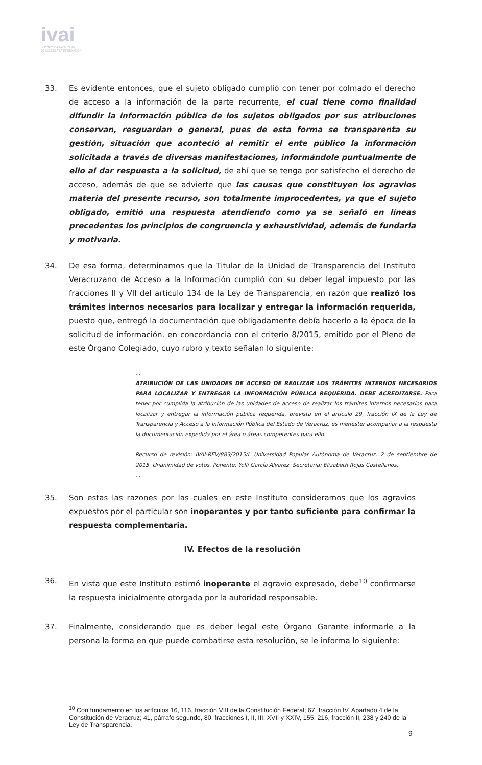ivai
INSTITUTO VERACRUZANO
DE ACCESO A LA INFORMACIÓN
33. Es evidente entonces, que el sujeto obligado cumplió con tener por colmado el derecho de acceso a la información de la parte recurrente, el cual tiene como finalidad difundir la información pública de los sujetos obligados por sus atribuciones conservan, resguardan o general, pues de esta forma se transparenta su gestión, situación que aconteció al remitir el ente público la información solicitada a través de diversas manifestaciones, informándole puntualmente de ello al dar respuesta a la solicitud, de ahí que se tenga por satisfecho el derecho de acceso, además de que se advierte que las causas que constituyen los agravios materia del presente recurso, son totalmente improcedentes, ya que el sujeto obligado, emitió una respuesta atendiendo como ya se señaló en líneas precedentes los principios de congruencia y exhaustividad, además de fundarla y motivarla.
34. De esa forma, determinamos que la Titular de la Unidad de Transparencia del Instituto Veracruzano de Acceso a la Información cumplió con su deber legal impuesto por las fracciones II y VII del artículo 134 de la Ley de Transparencia, en razón que realizó los trámites internos necesarios para localizar y entregar la información requerida, puesto que, entregó la documentación que obligadamente debía hacerlo a la época de la solicitud de información. en concordancia con el criterio 8/2015, emitido por el Pleno de este Órgano Colegiado, cuyo rubro y texto señalan lo siguiente:
…
ATRIBUCIÓN DE LAS UNIDADES DE ACCESO DE REALIZAR LOS TRÁMITES INTERNOS NECESARIOS PARA LOCALIZAR Y ENTREGAR LA INFORMACIÓN PÚBLICA REQUERIDA. DEBE ACREDITARSE. Para tener por cumplida la atribución de las unidades de acceso de realizar los trámites internos necesarios para localizar y entregar la información pública requerida, prevista en el artículo 29, fracción IX de la Ley de Transparencia y Acceso a la Información Pública del Estado de Veracruz, es menester acompañar a la respuesta la documentación expedida por el área o áreas competentes para ello.
Recurso de revisión: IVAI-REV/883/2015/I. Universidad Popular Autónoma de Veracruz. 2 de septiembre de 2015. Unanimidad de votos. Ponente: Yolli García Alvarez. Secretaria: Elizabeth Rojas Castellanos.
…
35. Son estas las razones por las cuales en este Instituto consideramos que los agravios expuestos por el particular son inoperantes y por tanto suficiente para confirmar la respuesta complementaria.
IV. Efectos de la resolución
36. En vista que este Instituto estimó inoperante el agravio expresado, debe<sup>10</sup> confirmarse la respuesta inicialmente otorgada por la autoridad responsable.
37. Finalmente, considerando que es deber legal este Órgano Garante informarle a la persona la forma en que puede combatirse esta resolución, se le informa lo siguiente:
<sup>10</sup> Con fundamento en los artículos 16, 116, fracción VIII de la Constitución Federal; 67, fracción IV, Apartado 4 de la Constitución de Veracruz; 41, párrafo segundo, 80, fracciones I, II, III, XVII y XXIV, 155, 216, fracción II, 238 y 240 de la Ley de Transparencia.
9